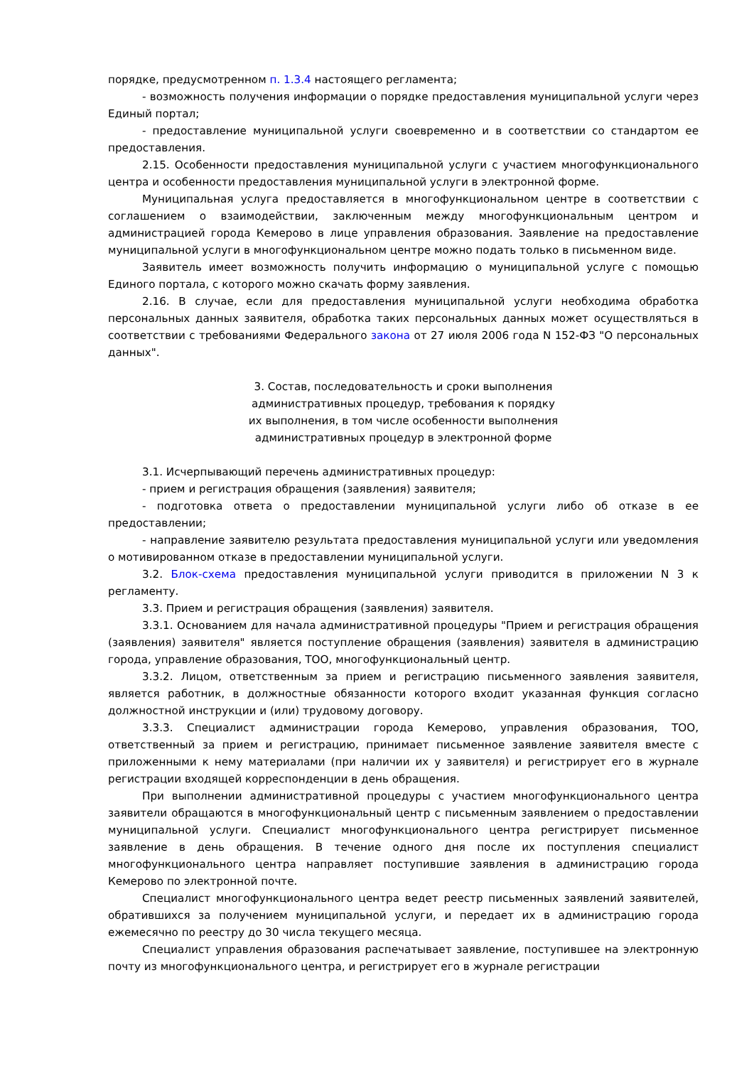порядке, предусмотренном п. 1.3.4 настоящего регламента;
- возможность получения информации о порядке предоставления муниципальной услуги через Единый портал;
- предоставление муниципальной услуги своевременно и в соответствии со стандартом ее предоставления.
2.15. Особенности предоставления муниципальной услуги с участием многофункционального центра и особенности предоставления муниципальной услуги в электронной форме.
Муниципальная услуга предоставляется в многофункциональном центре в соответствии с соглашением о взаимодействии, заключенным между многофункциональным центром и администрацией города Кемерово в лице управления образования. Заявление на предоставление муниципальной услуги в многофункциональном центре можно подать только в письменном виде.
Заявитель имеет возможность получить информацию о муниципальной услуге с помощью Единого портала, с которого можно скачать форму заявления.
2.16. В случае, если для предоставления муниципальной услуги необходима обработка персональных данных заявителя, обработка таких персональных данных может осуществляться в соответствии с требованиями Федерального закона от 27 июля 2006 года N 152-ФЗ "О персональных данных".
3. Состав, последовательность и сроки выполнения
административных процедур, требования к порядку
их выполнения, в том числе особенности выполнения
административных процедур в электронной форме
3.1. Исчерпывающий перечень административных процедур:
- прием и регистрация обращения (заявления) заявителя;
- подготовка ответа о предоставлении муниципальной услуги либо об отказе в ее предоставлении;
- направление заявителю результата предоставления муниципальной услуги или уведомления о мотивированном отказе в предоставлении муниципальной услуги.
3.2. Блок-схема предоставления муниципальной услуги приводится в приложении N 3 к регламенту.
3.3. Прием и регистрация обращения (заявления) заявителя.
3.3.1. Основанием для начала административной процедуры "Прием и регистрация обращения (заявления) заявителя" является поступление обращения (заявления) заявителя в администрацию города, управление образования, ТОО, многофункциональный центр.
3.3.2. Лицом, ответственным за прием и регистрацию письменного заявления заявителя, является работник, в должностные обязанности которого входит указанная функция согласно должностной инструкции и (или) трудовому договору.
3.3.3. Специалист администрации города Кемерово, управления образования, ТОО, ответственный за прием и регистрацию, принимает письменное заявление заявителя вместе с приложенными к нему материалами (при наличии их у заявителя) и регистрирует его в журнале регистрации входящей корреспонденции в день обращения.
При выполнении административной процедуры с участием многофункционального центра заявители обращаются в многофункциональный центр с письменным заявлением о предоставлении муниципальной услуги. Специалист многофункционального центра регистрирует письменное заявление в день обращения. В течение одного дня после их поступления специалист многофункционального центра направляет поступившие заявления в администрацию города Кемерово по электронной почте.
Специалист многофункционального центра ведет реестр письменных заявлений заявителей, обратившихся за получением муниципальной услуги, и передает их в администрацию города ежемесячно по реестру до 30 числа текущего месяца.
Специалист управления образования распечатывает заявление, поступившее на электронную почту из многофункционального центра, и регистрирует его в журнале регистрации